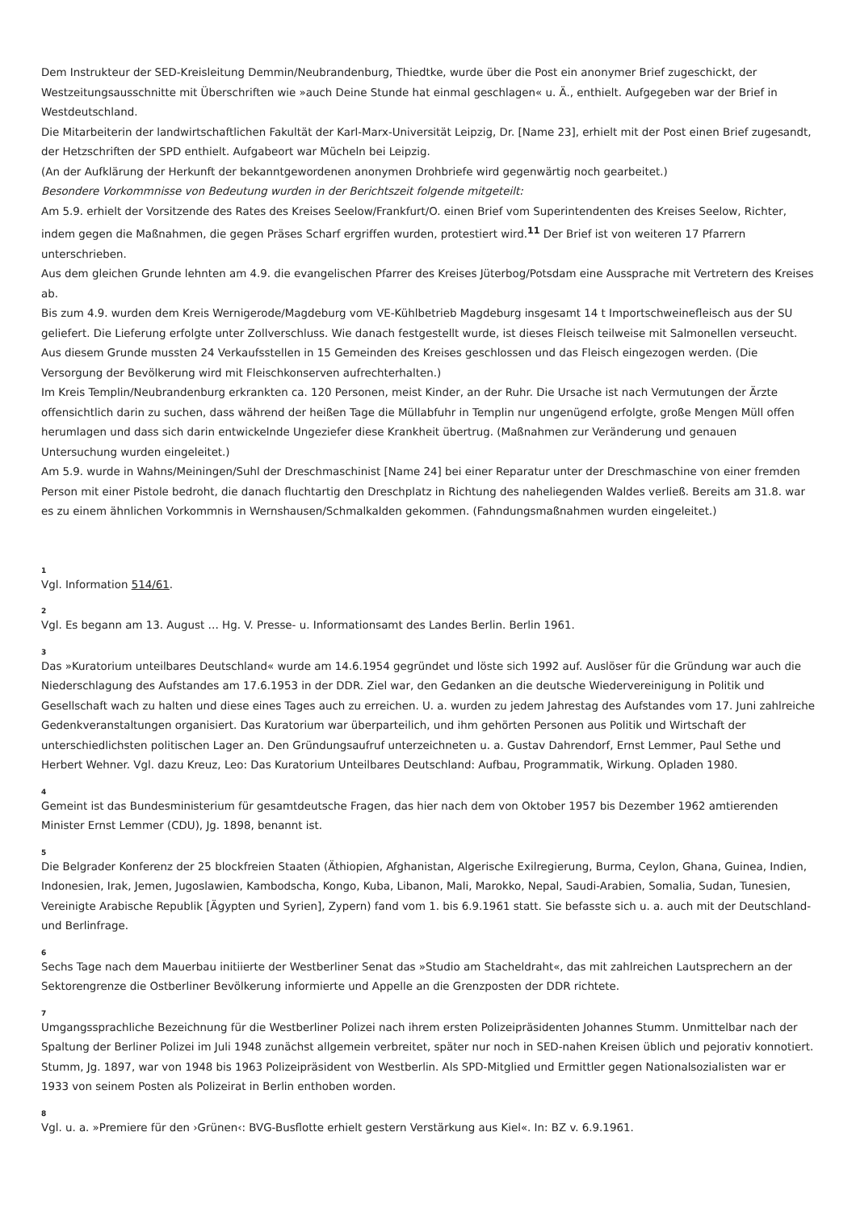Dem Instrukteur der SED-Kreisleitung Demmin/Neubrandenburg, Thiedtke, wurde über die Post ein anonymer Brief zugeschickt, der Westzeitungsausschnitte mit Überschriften wie »auch Deine Stunde hat einmal geschlagen« u. Ä., enthielt. Aufgegeben war der Brief in Westdeutschland.
Die Mitarbeiterin der landwirtschaftlichen Fakultät der Karl-Marx-Universität Leipzig, Dr. [Name 23], erhielt mit der Post einen Brief zugesandt, der Hetzschriften der SPD enthielt. Aufgabeort war Mücheln bei Leipzig.
(An der Aufklärung der Herkunft der bekanntgewordenen anonymen Drohbriefe wird gegenwärtig noch gearbeitet.)
Besondere Vorkommnisse von Bedeutung wurden in der Berichtszeit folgende mitgeteilt:
Am 5.9. erhielt der Vorsitzende des Rates des Kreises Seelow/Frankfurt/O. einen Brief vom Superintendenten des Kreises Seelow, Richter, indem gegen die Maßnahmen, die gegen Präses Scharf ergriffen wurden, protestiert wird.<sup>11</sup> Der Brief ist von weiteren 17 Pfarrern unterschrieben.
Aus dem gleichen Grunde lehnten am 4.9. die evangelischen Pfarrer des Kreises Jüterbog/Potsdam eine Aussprache mit Vertretern des Kreises ab.
Bis zum 4.9. wurden dem Kreis Wernigerode/Magdeburg vom VE-Kühlbetrieb Magdeburg insgesamt 14 t Importschweinefleisch aus der SU geliefert. Die Lieferung erfolgte unter Zollverschluss. Wie danach festgestellt wurde, ist dieses Fleisch teilweise mit Salmonellen verseucht. Aus diesem Grunde mussten 24 Verkaufsstellen in 15 Gemeinden des Kreises geschlossen und das Fleisch eingezogen werden. (Die Versorgung der Bevölkerung wird mit Fleischkonserven aufrechterhalten.)
Im Kreis Templin/Neubrandenburg erkrankten ca. 120 Personen, meist Kinder, an der Ruhr. Die Ursache ist nach Vermutungen der Ärzte offensichtlich darin zu suchen, dass während der heißen Tage die Müllabfuhr in Templin nur ungenügend erfolgte, große Mengen Müll offen herumlagen und dass sich darin entwickelnde Ungeziefer diese Krankheit übertrug. (Maßnahmen zur Veränderung und genauen Untersuchung wurden eingeleitet.)
Am 5.9. wurde in Wahns/Meiningen/Suhl der Dreschmaschinist [Name 24] bei einer Reparatur unter der Dreschmaschine von einer fremden Person mit einer Pistole bedroht, die danach fluchtartig den Dreschplatz in Richtung des naheliegenden Waldes verließ. Bereits am 31.8. war es zu einem ähnlichen Vorkommnis in Wernshausen/Schmalkalden gekommen. (Fahndungsmaßnahmen wurden eingeleitet.)
1
Vgl. Information 514/61.
2
Vgl. Es begann am 13. August … Hg. V. Presse- u. Informationsamt des Landes Berlin. Berlin 1961.
3
Das »Kuratorium unteilbares Deutschland« wurde am 14.6.1954 gegründet und löste sich 1992 auf. Auslöser für die Gründung war auch die Niederschlagung des Aufstandes am 17.6.1953 in der DDR. Ziel war, den Gedanken an die deutsche Wiedervereinigung in Politik und Gesellschaft wach zu halten und diese eines Tages auch zu erreichen. U. a. wurden zu jedem Jahrestag des Aufstandes vom 17. Juni zahlreiche Gedenkveranstaltungen organisiert. Das Kuratorium war überparteilich, und ihm gehörten Personen aus Politik und Wirtschaft der unterschiedlichsten politischen Lager an. Den Gründungsaufruf unterzeichneten u. a. Gustav Dahrendorf, Ernst Lemmer, Paul Sethe und Herbert Wehner. Vgl. dazu Kreuz, Leo: Das Kuratorium Unteilbares Deutschland: Aufbau, Programmatik, Wirkung. Opladen 1980.
4
Gemeint ist das Bundesministerium für gesamtdeutsche Fragen, das hier nach dem von Oktober 1957 bis Dezember 1962 amtierenden Minister Ernst Lemmer (CDU), Jg. 1898, benannt ist.
5
Die Belgrader Konferenz der 25 blockfreien Staaten (Äthiopien, Afghanistan, Algerische Exilregierung, Burma, Ceylon, Ghana, Guinea, Indien, Indonesien, Irak, Jemen, Jugoslawien, Kambodscha, Kongo, Kuba, Libanon, Mali, Marokko, Nepal, Saudi-Arabien, Somalia, Sudan, Tunesien, Vereinigte Arabische Republik [Ägypten und Syrien], Zypern) fand vom 1. bis 6.9.1961 statt. Sie befasste sich u. a. auch mit der Deutschland- und Berlinfrage.
6
Sechs Tage nach dem Mauerbau initiierte der Westberliner Senat das »Studio am Stacheldraht«, das mit zahlreichen Lautsprechern an der Sektorengrenze die Ostberliner Bevölkerung informierte und Appelle an die Grenzposten der DDR richtete.
7
Umgangssprachliche Bezeichnung für die Westberliner Polizei nach ihrem ersten Polizeipräsidenten Johannes Stumm. Unmittelbar nach der Spaltung der Berliner Polizei im Juli 1948 zunächst allgemein verbreitet, später nur noch in SED-nahen Kreisen üblich und pejorativ konnotiert. Stumm, Jg. 1897, war von 1948 bis 1963 Polizeipräsident von Westberlin. Als SPD-Mitglied und Ermittler gegen Nationalsozialisten war er 1933 von seinem Posten als Polizeirat in Berlin enthoben worden.
8
Vgl. u. a. »Premiere für den ›Grünen‹: BVG-Busflotte erhielt gestern Verstärkung aus Kiel«. In: BZ v. 6.9.1961.